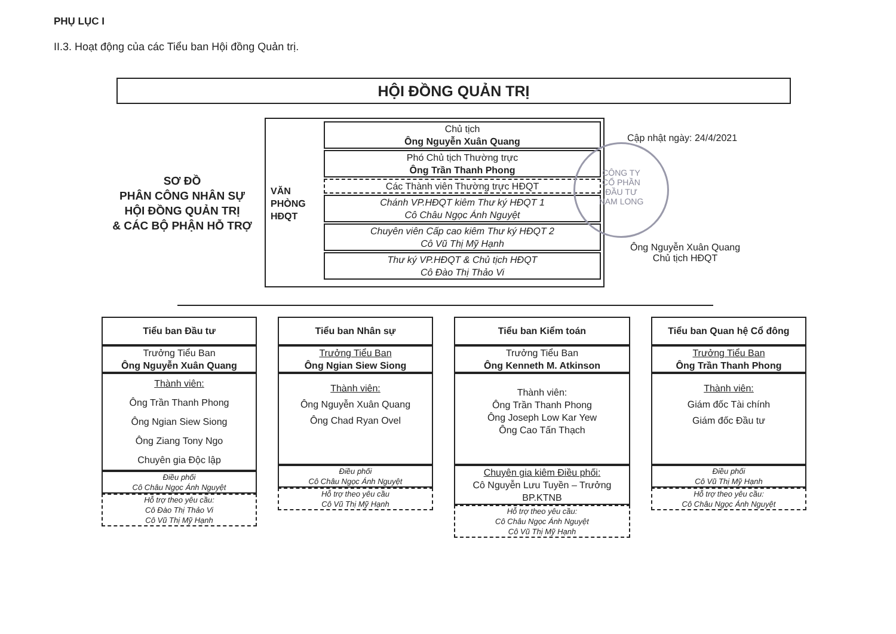PHỤ LỤC I
II.3. Hoạt động của các Tiểu ban Hội đồng Quản trị.
HỘI ĐỒNG QUẢN TRỊ
SƠ ĐỒ
PHÂN CÔNG NHÂN SỰ
HỘI ĐỒNG QUẢN TRỊ
& CÁC BỘ PHẬN HỖ TRỢ
VĂN
PHÒNG
HĐQT
Chủ tịch
Ông Nguyễn Xuân Quang
Phó Chủ tịch Thường trực
Ông Trần Thanh Phong
Các Thành viên Thường trực HĐQT
Chánh VP.HĐQT kiêm Thư ký HĐQT 1
Cô Châu Ngọc Ánh Nguyệt
Chuyên viên Cấp cao kiêm Thư ký HĐQT 2
Cô Vũ Thị Mỹ Hạnh
Thư ký VP.HĐQT & Chủ tịch HĐQT
Cô Đào Thị Thảo Vi
CÔNG TY
CỔ PHẦN
ĐẦU TƯ
NAM LONG
Cập nhật ngày: 24/4/2021
Ông Nguyễn Xuân Quang
Chủ tịch HĐQT
Tiểu ban Đầu tư
Trưởng Tiểu Ban
Ông Nguyễn Xuân Quang
Thành viên:
Ông Trần Thanh Phong
Ông Ngian Siew Siong
Ông Ziang Tony Ngo
Chuyên gia Độc lập
Điều phối
Cô Châu Ngọc Ánh Nguyệt
Hỗ trợ theo yêu cầu:
Cô Đào Thị Thảo Vi
Cô Vũ Thị Mỹ Hạnh
Tiểu ban Nhân sự
Trưởng Tiểu Ban
Ông Ngian Siew Siong
Thành viên:
Ông Nguyễn Xuân Quang
Ông Chad Ryan Ovel
Điều phối
Cô Châu Ngọc Ánh Nguyệt
Hỗ trợ theo yêu cầu
Cô Vũ Thị Mỹ Hạnh
Tiểu ban Kiểm toán
Trưởng Tiểu Ban
Ông Kenneth M. Atkinson
Thành viên:
Ông Trần Thanh Phong
Ông Joseph Low Kar Yew
Ông Cao Tấn Thạch
Chuyên gia kiêm Điều phối:
Cô Nguyễn Lưu Tuyền – Trưởng BP.KTNB
Hỗ trợ theo yêu cầu:
Cô Châu Ngọc Ánh Nguyệt
Cô Vũ Thị Mỹ Hạnh
Tiểu ban Quan hệ Cổ đông
Trưởng Tiểu Ban
Ông Trần Thanh Phong
Thành viên:
Giám đốc Tài chính
Giám đốc Đầu tư
Điều phối
Cô Vũ Thị Mỹ Hạnh
Hỗ trợ theo yêu cầu:
Cô Châu Ngọc Ánh Nguyệt